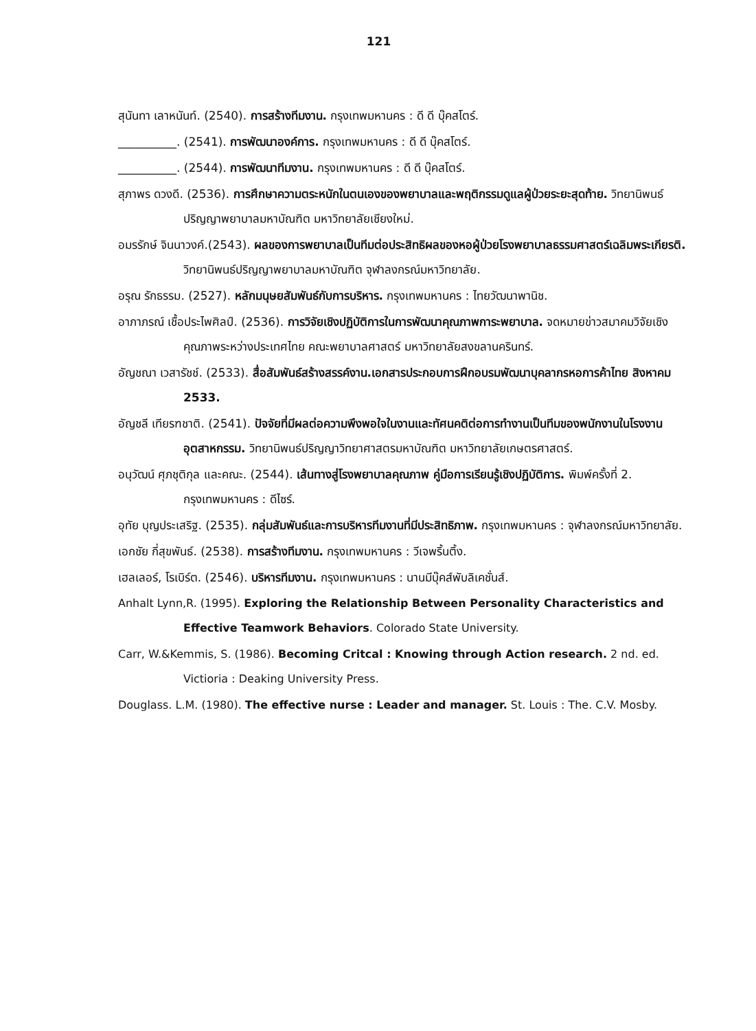121
สุนันทา เลาหนันท์. (2540). การสร้างทีมงาน. กรุงเทพมหานคร : ดี ดี บุ๊คสโตร์.
__________. (2541). การพัฒนาองค์การ. กรุงเทพมหานคร : ดี ดี บุ๊คสโตร์.
__________. (2544). การพัฒนาทีมงาน. กรุงเทพมหานคร : ดี ดี บุ๊คสโตร์.
สุภาพร ดวงดี. (2536). การศึกษาความตระหนักในตนเองของพยาบาลและพฤติกรรมดูแลผู้ป่วยระยะสุดท้าย. วิทยานิพนธ์ปริญญาพยาบาลมหาบัณฑิต มหาวิทยาลัยเชียงใหม่.
อมรรักษ์ จินนาวงค์.(2543). ผลของการพยาบาลเป็นทีมต่อประสิทธิผลของหอผู้ป่วยโรงพยาบาลธรรมศาสตร์เฉลิมพระเกียรติ. วิทยานิพนธ์ปริญญาพยาบาลมหาบัณฑิต จุฬาลงกรณ์มหาวิทยาลัย.
อรุณ รักธรรม. (2527). หลักมนุษยสัมพันธ์กับการบริหาร. กรุงเทพมหานคร : ไทยวัฒนาพานิช.
อาภาภรณ์ เชื้อประไพศิลป์. (2536). การวิจัยเชิงปฏิบัติการในการพัฒนาคุณภาพการะพยาบาล. จดหมายข่าวสมาคมวิจัยเชิงคุณภาพระหว่างประเทศไทย คณะพยาบาลศาสตร์ มหาวิทยาลัยสงขลานครินทร์.
อัญชณา เวสารัชช์. (2533). สื่อสัมพันธ์สร้างสรรค์งาน.เอกสารประกอบการฝึกอบรมพัฒนาบุคลากรหอการค้าไทย สิงหาคม 2533.
อัญชลี เทียรฑชาติ. (2541). ปัจจัยที่มีผลต่อความพึงพอใจในงานและทัศนคติต่อการทำงานเป็นทีมของพนักงานในโรงงานอุตสาหกรรม. วิทยานิพนธ์ปริญญาวิทยาศาสตรมหาบัณฑิต มหาวิทยาลัยเกษตรศาสตร์.
อนุวัฒน์ ศุภชุติกุล และคณะ. (2544). เส้นทางสู่โรงพยาบาลคุณภาพ คู่มือการเรียนรู้เชิงปฏิบัติการ. พิมพ์ครั้งที่ 2. กรุงเทพมหานคร : ดีไซร์.
อุทัย บุญประเสริฐ. (2535). กลุ่มสัมพันธ์และการบริหารทีมงานที่มีประสิทธิภาพ. กรุงเทพมหานคร : จุฬาลงกรณ์มหาวิทยาลัย.
เอกชัย กี่สุขพันธ์. (2538). การสร้างทีมงาน. กรุงเทพมหานคร : วีเจพริ้นติ้ง.
เฮลเลอร์, โรเบิร์ต. (2546). บริหารทีมงาน. กรุงเทพมหานคร : นานมีบุ๊คส์พับลิเคชั่นส์.
Anhalt Lynn,R. (1995). Exploring the Relationship Between Personality Characteristics and Effective Teamwork Behaviors. Colorado State University.
Carr, W.&Kemmis, S. (1986). Becoming Critcal : Knowing through Action research. 2 nd. ed. Victioria : Deaking University Press.
Douglass. L.M. (1980). The effective nurse : Leader and manager. St. Louis : The. C.V. Mosby.